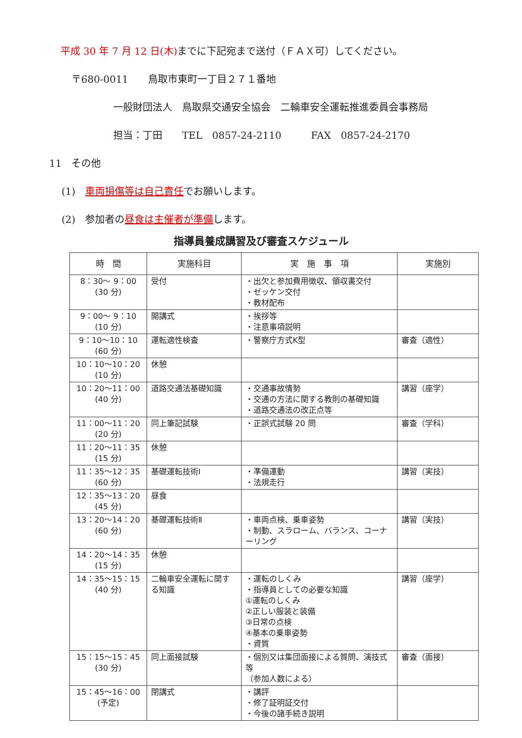平成 30 年 7 月 12 日(木) までに下記宛まで送付（ＦＡＸ可）してください。
〒680-0011　　鳥取市東町一丁目２７１番地
一般財団法人　鳥取県交通安全協会　二輪車安全運転推進委員会事務局
担当：丁田　　TEL　0857-24-2110　　　FAX　0857-24-2170
11　その他
(1)　車両損傷等は自己責任でお願いします。
(2)　参加者の昼食は主催者が準備します。
指導員養成講習及び審査スケジュール
| 時 間 | 実施科目 | 実 施 事 項 | 実施別 |
| --- | --- | --- | --- |
| 8：30～ 9：00 (30 分) | 受付 | ・出欠と参加費用徴収、領収書交付 ・ゼッケン交付 ・教材配布 | |
| 9：00～ 9：10 (10 分) | 開講式 | ・挨拶等 ・注意事項説明 | |
| 9：10～10：10 (60 分) | 運転適性検査 | ・警察庁方式K型 | 審査（適性） |
| 10：10～10：20 (10 分) | 休憩 | | |
| 10：20～11：00 (40 分) | 道路交通法基礎知識 | ・交通事故情勢 ・交通の方法に関する教則の基礎知識 ・道路交通法の改正点等 | 講習（座学） |
| 11：00～11：20 (20 分) | 同上筆記試験 | ・正誤式試験 20 問 | 審査（学科） |
| 11：20～11：35 (15 分) | 休憩 | | |
| 11：35～12：35 (60 分) | 基礎運転技術Ⅰ | ・準備運動 ・法規走行 | 講習（実技） |
| 12：35～13：20 (45 分) | 昼食 | | |
| 13：20～14：20 (60 分) | 基礎運転技術Ⅱ | ・車両点検、乗車姿勢 ・制動、スラローム、バランス、コーナーリング | 講習（実技） |
| 14：20～14：35 (15 分) | 休憩 | | |
| 14：35～15：15 (40 分) | 二輪車安全運転に関する知識 | ・運転のしくみ ・指導員としての必要な知識 ①運転のしくみ ②正しい服装と装備 ③日常の点検 ④基本の乗車姿勢 ・資質 | 講習（座学） |
| 15：15～15：45 (30 分) | 同上面接試験 | ・個別又は集団面接による質問、演技式等 （参加人数による） | 審査（面接） |
| 15：45～16：00 (予定) | 閉講式 | ・講評 ・修了証明証交付 ・今後の諸手続き説明 | |